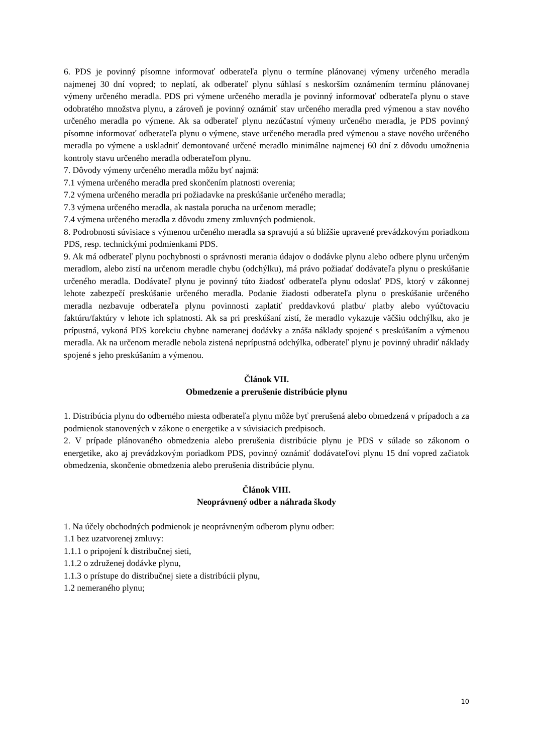6. PDS je povinný písomne informovať odberateľa plynu o termíne plánovanej výmeny určeného meradla najmenej 30 dní vopred; to neplatí, ak odberateľ plynu súhlasí s neskorším oznámením termínu plánovanej výmeny určeného meradla. PDS pri výmene určeného meradla je povinný informovať odberateľa plynu o stave odobratého množstva plynu, a zároveň je povinný oznámiť stav určeného meradla pred výmenou a stav nového určeného meradla po výmene. Ak sa odberateľ plynu nezúčastní výmeny určeného meradla, je PDS povinný písomne informovať odberateľa plynu o výmene, stave určeného meradla pred výmenou a stave nového určeného meradla po výmene a uskladniť demontované určené meradlo minimálne najmenej 60 dní z dôvodu umožnenia kontroly stavu určeného meradla odberateľom plynu.
7. Dôvody výmeny určeného meradla môžu byť najmä:
7.1 výmena určeného meradla pred skončením platnosti overenia;
7.2 výmena určeného meradla pri požiadavke na preskúšanie určeného meradla;
7.3 výmena určeného meradla, ak nastala porucha na určenom meradle;
7.4 výmena určeného meradla z dôvodu zmeny zmluvných podmienok.
8. Podrobnosti súvisiace s výmenou určeného meradla sa spravujú a sú bližšie upravené prevádzkovým poriadkom PDS, resp. technickými podmienkami PDS.
9. Ak má odberateľ plynu pochybnosti o správnosti merania údajov o dodávke plynu alebo odbere plynu určeným meradlom, alebo zistí na určenom meradle chybu (odchýlku), má právo požiadať dodávateľa plynu o preskúšanie určeného meradla. Dodávateľ plynu je povinný túto žiadosť odberateľa plynu odoslať PDS, ktorý v zákonnej lehote zabezpečí preskúšanie určeného meradla. Podanie žiadosti odberateľa plynu o preskúšanie určeného meradla nezbavuje odberateľa plynu povinnosti zaplatiť preddavkovú platbu/ platby alebo vyúčtovaciu faktúru/faktúry v lehote ich splatnosti. Ak sa pri preskúšaní zistí, že meradlo vykazuje väčšiu odchýlku, ako je prípustná, vykoná PDS korekciu chybne nameranej dodávky a znáša náklady spojené s preskúšaním a výmenou meradla. Ak na určenom meradle nebola zistená neprípustná odchýlka, odberateľ plynu je povinný uhradiť náklady spojené s jeho preskúšaním a výmenou.
Článok VII.
Obmedzenie a prerušenie distribúcie plynu
1. Distribúcia plynu do odberného miesta odberateľa plynu môže byť prerušená alebo obmedzená v prípadoch a za podmienok stanovených v zákone o energetike a v súvisiacich predpisoch.
2. V prípade plánovaného obmedzenia alebo prerušenia distribúcie plynu je PDS v súlade so zákonom o energetike, ako aj prevádzkovým poriadkom PDS, povinný oznámiť dodávateľovi plynu 15 dní vopred začiatok obmedzenia, skončenie obmedzenia alebo prerušenia distribúcie plynu.
Článok VIII.
Neoprávnený odber a náhrada škody
1. Na účely obchodných podmienok je neoprávneným odberom plynu odber:
1.1 bez uzatvorenej zmluvy:
1.1.1 o pripojení k distribučnej sieti,
1.1.2 o združenej dodávke plynu,
1.1.3 o prístupe do distribučnej siete a distribúcii plynu,
1.2 nemeraného plynu;
10